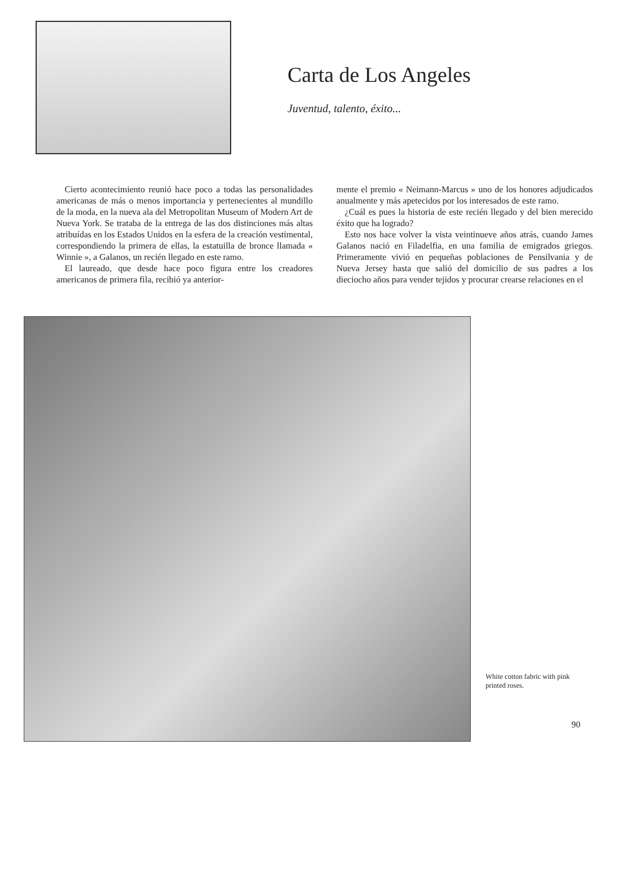Carta de Los Angeles
Juventud, talento, éxito...
Cierto acontecimiento reunió hace poco a todas las personalidades americanas de más o menos importancia y pertenecientes al mundillo de la moda, en la nueva ala del Metropolitan Museum of Modern Art de Nueva York. Se trataba de la entrega de las dos distinciones más altas atribuídas en los Estados Unidos en la esfera de la creación vestimental, correspondiendo la primera de ellas, la estatuilla de bronce llamada « Winnie », a Galanos, un recién llegado en este ramo.
El laureado, que desde hace poco figura entre los creadores americanos de primera fila, recibió ya anterior-
mente el premio « Neimann-Marcus » uno de los honores adjudicados anualmente y más apetecidos por los interesados de este ramo.
¿Cuál es pues la historia de este recién llegado y del bien merecido éxito que ha logrado?
Esto nos hace volver la vista veintinueve años atrás, cuando James Galanos nació en Filadelfia, en una familia de emigrados griegos. Primeramente vivió en pequeñas poblaciones de Pensilvania y de Nueva Jersey hasta que salió del domicilio de sus padres a los dieciocho años para vender tejidos y procurar crearse relaciones en el
White cotton fabric with pink printed roses.
90